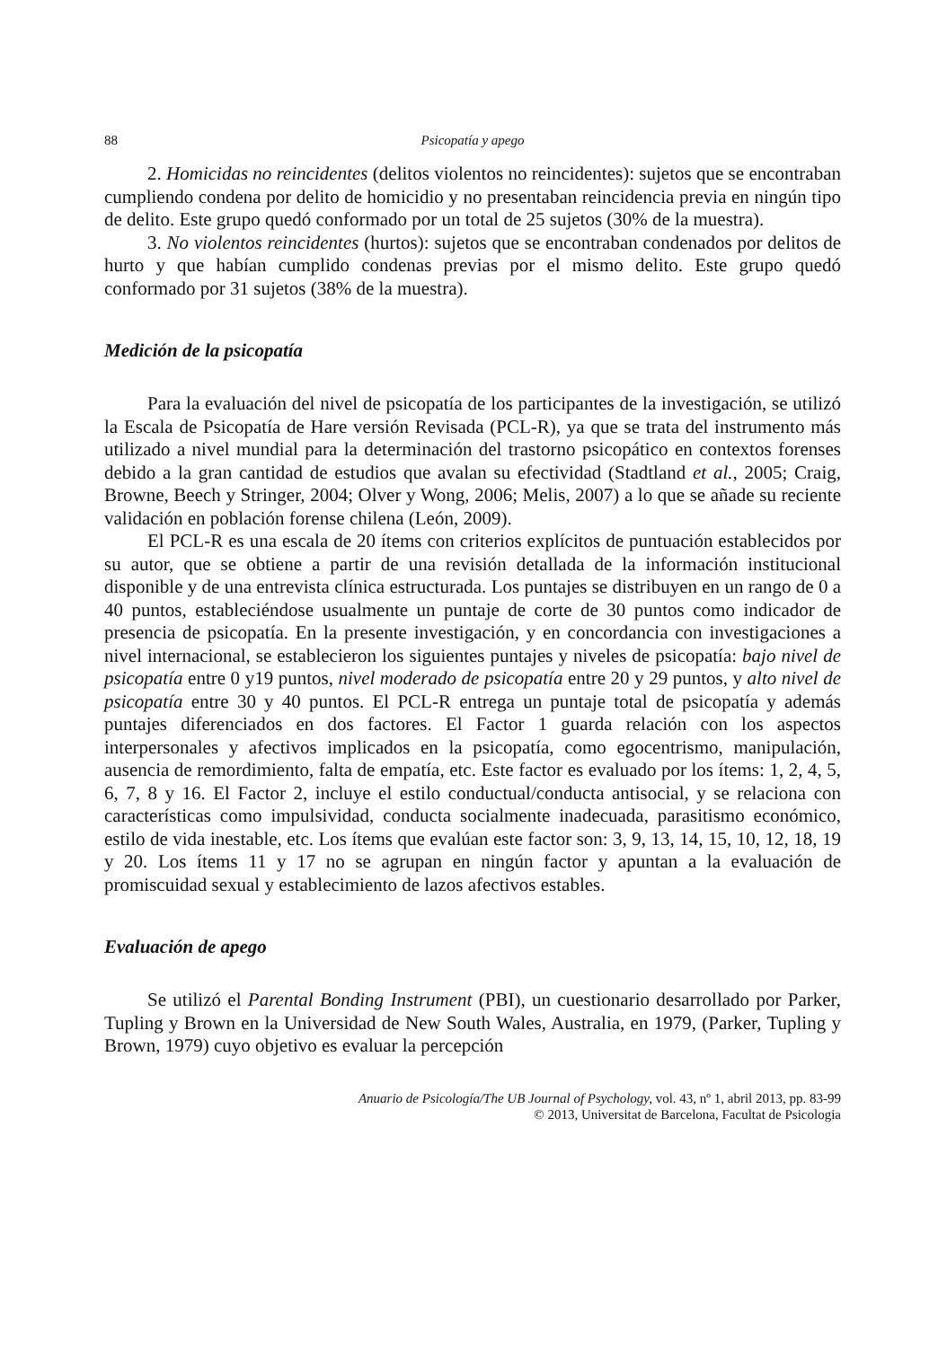88 Psicopatía y apego
2. Homicidas no reincidentes (delitos violentos no reincidentes): sujetos que se encontraban cumpliendo condena por delito de homicidio y no presentaban reincidencia previa en ningún tipo de delito. Este grupo quedó conformado por un total de 25 sujetos (30% de la muestra).
3. No violentos reincidentes (hurtos): sujetos que se encontraban condenados por delitos de hurto y que habían cumplido condenas previas por el mismo delito. Este grupo quedó conformado por 31 sujetos (38% de la muestra).
Medición de la psicopatía
Para la evaluación del nivel de psicopatía de los participantes de la investigación, se utilizó la Escala de Psicopatía de Hare versión Revisada (PCL-R), ya que se trata del instrumento más utilizado a nivel mundial para la determinación del trastorno psicopático en contextos forenses debido a la gran cantidad de estudios que avalan su efectividad (Stadtland et al., 2005; Craig, Browne, Beech y Stringer, 2004; Olver y Wong, 2006; Melis, 2007) a lo que se añade su reciente validación en población forense chilena (León, 2009).
El PCL-R es una escala de 20 ítems con criterios explícitos de puntuación establecidos por su autor, que se obtiene a partir de una revisión detallada de la información institucional disponible y de una entrevista clínica estructurada. Los puntajes se distribuyen en un rango de 0 a 40 puntos, estableciéndose usualmente un puntaje de corte de 30 puntos como indicador de presencia de psicopatía. En la presente investigación, y en concordancia con investigaciones a nivel internacional, se establecieron los siguientes puntajes y niveles de psicopatía: bajo nivel de psicopatía entre 0 y19 puntos, nivel moderado de psicopatía entre 20 y 29 puntos, y alto nivel de psicopatía entre 30 y 40 puntos. El PCL-R entrega un puntaje total de psicopatía y además puntajes diferenciados en dos factores. El Factor 1 guarda relación con los aspectos interpersonales y afectivos implicados en la psicopatía, como egocentrismo, manipulación, ausencia de remordimiento, falta de empatía, etc. Este factor es evaluado por los ítems: 1, 2, 4, 5, 6, 7, 8 y 16. El Factor 2, incluye el estilo conductual/conducta antisocial, y se relaciona con características como impulsividad, conducta socialmente inadecuada, parasitismo económico, estilo de vida inestable, etc. Los ítems que evalúan este factor son: 3, 9, 13, 14, 15, 10, 12, 18, 19 y 20. Los ítems 11 y 17 no se agrupan en ningún factor y apuntan a la evaluación de promiscuidad sexual y establecimiento de lazos afectivos estables.
Evaluación de apego
Se utilizó el Parental Bonding Instrument (PBI), un cuestionario desarrollado por Parker, Tupling y Brown en la Universidad de New South Wales, Australia, en 1979, (Parker, Tupling y Brown, 1979) cuyo objetivo es evaluar la percepción
Anuario de Psicología/The UB Journal of Psychology, vol. 43, nº 1, abril 2013, pp. 83-99
© 2013, Universitat de Barcelona, Facultat de Psicologia